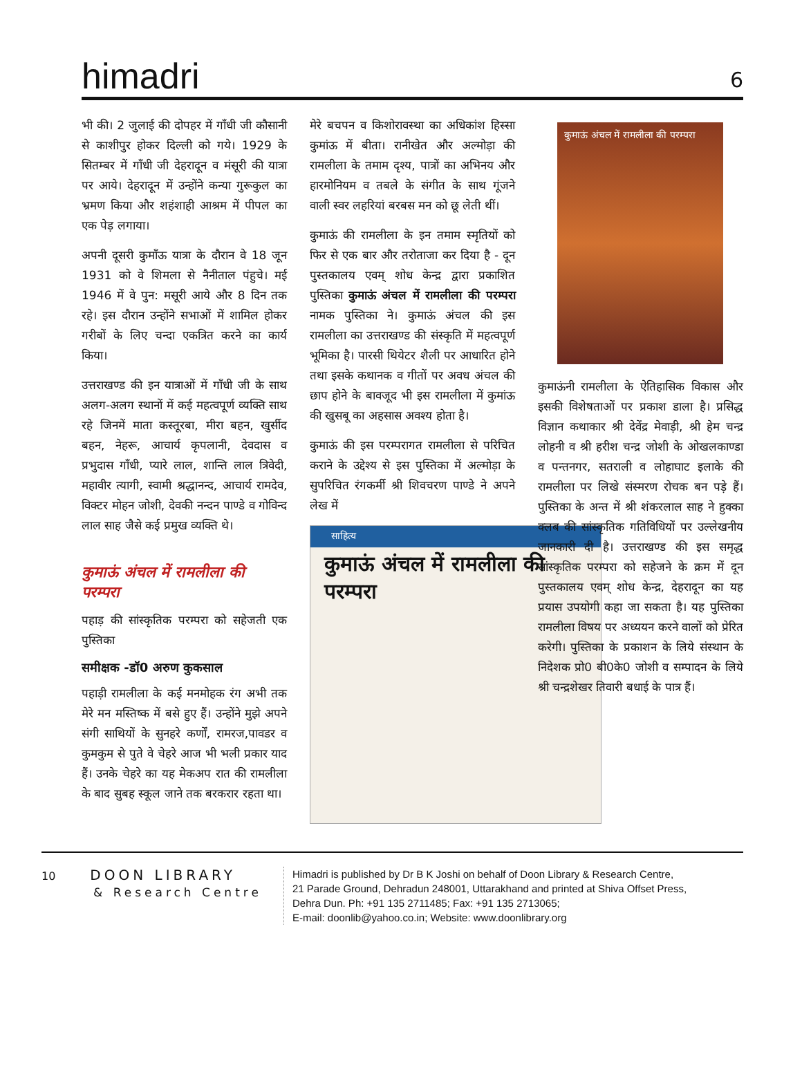himadri 6
भी की। 2 जुलाई की दोपहर में गाँधी जी कौसानी से काशीपुर होकर दिल्ली को गये। 1929 के सितम्बर में गाँधी जी देहरादून व मंसूरी की यात्रा पर आये। देहरादून में उन्होंने कन्या गुरूकुल का भ्रमण किया और शहंशाही आश्रम में पीपल का एक पेड़ लगाया।
अपनी दूसरी कुमाँऊ यात्रा के दौरान वे 18 जून 1931 को वे शिमला से नैनीताल पंहुचे। मई 1946 में वे पुन: मसूरी आये और 8 दिन तक रहे। इस दौरान उन्होंने सभाओं में शामिल होकर गरीबों के लिए चन्दा एकत्रित करने का कार्य किया।
उत्तराखण्ड की इन यात्राओं में गाँधी जी के साथ अलग-अलग स्थानों में कई महत्वपूर्ण व्यक्ति साथ रहे जिनमें माता कस्तूरबा, मीरा बहन, खुर्सीद बहन, नेहरू, आचार्य कृपलानी, देवदास व प्रभुदास गाँधी, प्यारे लाल, शान्ति लाल त्रिवेदी, महावीर त्यागी, स्वामी श्रद्धानन्द, आचार्य रामदेव, विक्टर मोहन जोशी, देवकी नन्दन पाण्डे व गोविन्द लाल साह जैसे कई प्रमुख व्यक्ति थे।
कुमाऊं अंचल में रामलीला की परम्परा
पहाड़ की सांस्कृतिक परम्परा को सहेजती एक पुस्तिका
समीक्षक -डॉ0 अरुण कुकसाल
पहाड़ी रामलीला के कई मनमोहक रंग अभी तक मेरे मन मस्तिष्क में बसे हुए हैं। उन्होंने मुझे अपने संगी साथियों के सुनहरे कर्णों, रामरज,पावडर व कुमकुम से पुते वे चेहरे आज भी भली प्रकार याद हैं। उनके चेहरे का यह मेकअप रात की रामलीला के बाद सुबह स्कूल जाने तक बरकरार रहता था।
मेरे बचपन व किशोरावस्था का अधिकांश हिस्सा कुमांऊ में बीता। रानीखेत और अल्मोड़ा की रामलीला के तमाम दृश्य, पात्रों का अभिनय और हारमोनियम व तबले के संगीत के साथ गूंजने वाली स्वर लहरियां बरबस मन को छू लेती थीं।
कुमाऊं की रामलीला के इन तमाम स्मृतियों को फिर से एक बार और तरोताजा कर दिया है - दून पुस्तकालय एवम् शोध केन्द्र द्वारा प्रकाशित पुस्तिका कुमाऊं अंचल में रामलीला की परम्परा नामक पुस्तिका ने। कुमाऊं अंचल की इस रामलीला का उत्तराखण्ड की संस्कृति में महत्वपूर्ण भूमिका है। पारसी थियेटर शैली पर आधारित होने तथा इसके कथानक व गीतों पर अवध अंचल की छाप होने के बावजूद भी इस रामलीला में कुमांऊ की खुसबू का अहसास अवश्य होता है।
कुमाऊं की इस परम्परागत रामलीला से परिचित कराने के उद्देश्य से इस पुस्तिका में अल्मोड़ा के सुपरिचित रंगकर्मी श्री शिवचरण पाण्डे ने अपने लेख में
साहित्य
कुमाऊं अंचल में रामलीला की परम्परा
कुमाऊं अंचल में रामलीला की परम्परा
कुमाऊंनी रामलीला के ऐतिहासिक विकास और इसकी विशेषताओं पर प्रकाश डाला है। प्रसिद्ध विज्ञान कथाकार श्री देवेंद्र मेवाड़ी, श्री हेम चन्द्र लोहनी व श्री हरीश चन्द्र जोशी के ओखलकाण्डा व पन्तनगर, सतराली व लोहाघाट इलाके की रामलीला पर लिखे संस्मरण रोचक बन पड़े हैं। पुस्तिका के अन्त में श्री शंकरलाल साह ने हुक्का क्लब की सांस्कृतिक गतिविधियों पर उल्लेखनीय जानकारी दी है। उत्तराखण्ड की इस समृद्ध सांस्कृतिक परम्परा को सहेजने के क्रम में दून पुस्तकालय एवम् शोध केन्द्र, देहरादून का यह प्रयास उपयोगी कहा जा सकता है। यह पुस्तिका रामलीला विषय पर अध्ययन करने वालों को प्रेरित करेगी। पुस्तिका के प्रकाशन के लिये संस्थान के निदेशक प्रो0 बी0के0 जोशी व सम्पादन के लिये श्री चन्द्रशेखर तिवारी बधाई के पात्र हैं।
10 DOON LIBRARY
& Research Centre
Himadri is published by Dr B K Joshi on behalf of Doon Library & Research Centre,
21 Parade Ground, Dehradun 248001, Uttarakhand and printed at Shiva Offset Press,
Dehra Dun. Ph: +91 135 2711485; Fax: +91 135 2713065;
E-mail: doonlib@yahoo.co.in; Website: www.doonlibrary.org